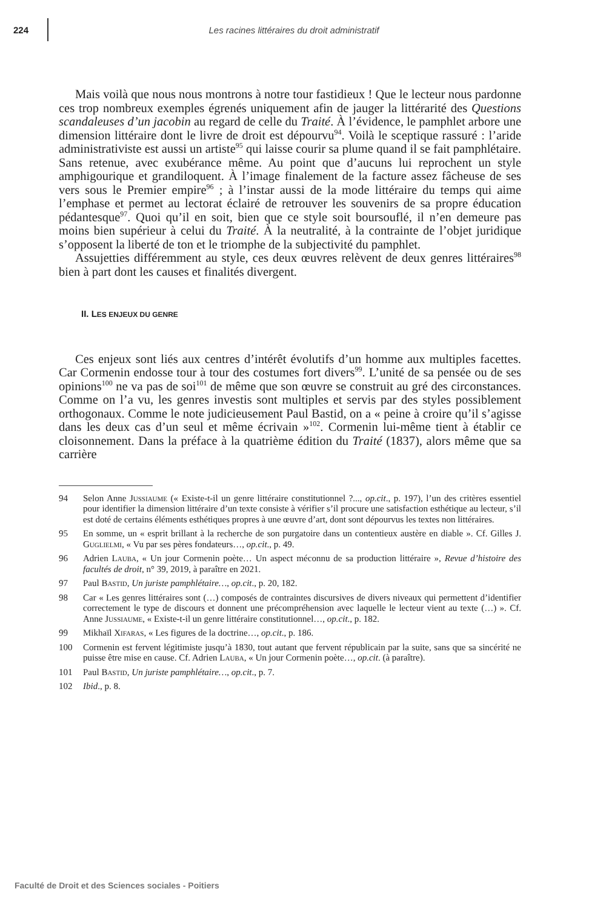224
Les racines littéraires du droit administratif
Mais voilà que nous nous montrons à notre tour fastidieux ! Que le lecteur nous pardonne ces trop nombreux exemples égrenés uniquement afin de jauger la littérarité des Questions scandaleuses d’un jacobin au regard de celle du Traité. À l’évidence, le pamphlet arbore une dimension littéraire dont le livre de droit est dépourvu<sup>94</sup>. Voilà le sceptique rassuré : l’aride administrativiste est aussi un artiste<sup>95</sup> qui laisse courir sa plume quand il se fait pamphlétaire. Sans retenue, avec exubérance même. Au point que d’aucuns lui reprochent un style amphigourique et grandiloquent. À l’image finalement de la facture assez fâcheuse de ses vers sous le Premier empire<sup>96</sup> ; à l’instar aussi de la mode littéraire du temps qui aime l’emphase et permet au lectorat éclairé de retrouver les souvenirs de sa propre éducation pédantesque<sup>97</sup>. Quoi qu’il en soit, bien que ce style soit boursouflé, il n’en demeure pas moins bien supérieur à celui du Traité. À la neutralité, à la contrainte de l’objet juridique s’opposent la liberté de ton et le triomphe de la subjectivité du pamphlet.
Assujetties différemment au style, ces deux œuvres relèvent de deux genres littéraires<sup>98</sup> bien à part dont les causes et finalités divergent.
II. LES ENJEUX DU GENRE
Ces enjeux sont liés aux centres d’intérêt évolutifs d’un homme aux multiples facettes. Car Cormenin endosse tour à tour des costumes fort divers<sup>99</sup>. L’unité de sa pensée ou de ses opinions<sup>100</sup> ne va pas de soi<sup>101</sup> de même que son œuvre se construit au gré des circonstances. Comme on l’a vu, les genres investis sont multiples et servis par des styles possiblement orthogonaux. Comme le note judicieusement Paul Bastid, on a « peine à croire qu’il s’agisse dans les deux cas d’un seul et même écrivain »<sup>102</sup>. Cormenin lui-même tient à établir ce cloisonnement. Dans la préface à la quatrième édition du Traité (1837), alors même que sa carrière
94 Selon Anne Jussiaume (« Existe-t-il un genre littéraire constitutionnel ?..., op.cit., p. 197), l’un des critères essentiel pour identifier la dimension littéraire d’un texte consiste à vérifier s’il procure une satisfaction esthétique au lecteur, s’il est doté de certains éléments esthétiques propres à une œuvre d’art, dont sont dépourvus les textes non littéraires.
95 En somme, un « esprit brillant à la recherche de son purgatoire dans un contentieux austère en diable ». Cf. Gilles J. Guglielmi, « Vu par ses pères fondateurs…, op.cit., p. 49.
96 Adrien Lauba, « Un jour Cormenin poète… Un aspect méconnu de sa production littéraire », Revue d’histoire des facultés de droit, n° 39, 2019, à paraître en 2021.
97 Paul Bastid, Un juriste pamphlétaire…, op.cit., p. 20, 182.
98 Car « Les genres littéraires sont (…) composés de contraintes discursives de divers niveaux qui permettent d’identifier correctement le type de discours et donnent une précompréhension avec laquelle le lecteur vient au texte (…) ». Cf. Anne Jussiaume, « Existe-t-il un genre littéraire constitutionnel…, op.cit., p. 182.
99 Mikhaïl Xifaras, « Les figures de la doctrine…, op.cit., p. 186.
100 Cormenin est fervent légitimiste jusqu’à 1830, tout autant que fervent républicain par la suite, sans que sa sincérité ne puisse être mise en cause. Cf. Adrien Lauba, « Un jour Cormenin poète…, op.cit. (à paraître).
101 Paul Bastid, Un juriste pamphlétaire…, op.cit., p. 7.
102 Ibid., p. 8.
Faculté de Droit et des Sciences sociales - Poitiers